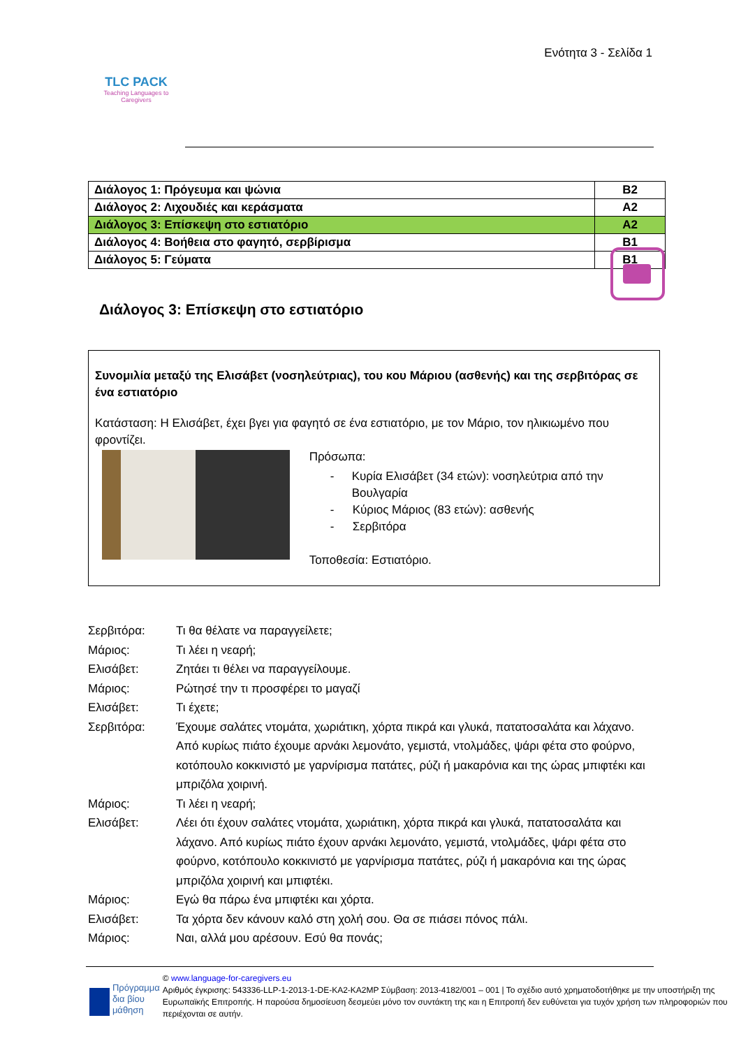TLC PACK
Teaching Languages to Caregivers
Ενότητα 3 - Σελίδα 1
| Διάλογος 1: Πρόγευμα και ψώνια | B2 |
| Διάλογος 2: Λιχουδιές και κεράσματα | A2 |
| Διάλογος 3: Επίσκεψη στο εστιατόριο | A2 |
| Διάλογος 4: Βοήθεια στο φαγητό, σερβίρισμα | B1 |
| Διάλογος 5: Γεύματα | B1 |
Διάλογος 3: Επίσκεψη στο εστιατόριο
Συνομιλία μεταξύ της Ελισάβετ (νοσηλεύτριας), του κου Μάριου (ασθενής) και της σερβιτόρας σε ένα εστιατόριο
Κατάσταση: Η Ελισάβετ, έχει βγει για φαγητό σε ένα εστιατόριο, με τον Μάριο, τον ηλικιωμένο που φροντίζει.
Πρόσωπα:
- Κυρία Ελισάβετ (34 ετών): νοσηλεύτρια από την Βουλγαρία
- Κύριος Μάριος (83 ετών): ασθενής
- Σερβιτόρα
Τοποθεσία: Εστιατόριο.
Σερβιτόρα: Τι θα θέλατε να παραγγείλετε;
Μάριος: Τι λέει η νεαρή;
Ελισάβετ: Ζητάει τι θέλει να παραγγείλουμε.
Μάριος: Ρώτησέ την τι προσφέρει το μαγαζί
Ελισάβετ: Τι έχετε;
Σερβιτόρα: Έχουμε σαλάτες ντομάτα, χωριάτικη, χόρτα πικρά και γλυκά, πατατοσαλάτα και λάχανο. Από κυρίως πιάτο έχουμε αρνάκι λεμονάτο, γεμιστά, ντολμάδες, ψάρι φέτα στο φούρνο, κοτόπουλο κοκκινιστό με γαρνίρισμα πατάτες, ρύζι ή μακαρόνια και της ώρας μπιφτέκι και μπριζόλα χοιρινή.
Μάριος: Τι λέει η νεαρή;
Ελισάβετ: Λέει ότι έχουν σαλάτες ντομάτα, χωριάτικη, χόρτα πικρά και γλυκά, πατατοσαλάτα και λάχανο. Από κυρίως πιάτο έχουν αρνάκι λεμονάτο, γεμιστά, ντολμάδες, ψάρι φέτα στο φούρνο, κοτόπουλο κοκκινιστό με γαρνίρισμα πατάτες, ρύζι ή μακαρόνια και της ώρας μπριζόλα χοιρινή και μπιφτέκι.
Μάριος: Εγώ θα πάρω ένα μπιφτέκι και χόρτα.
Ελισάβετ: Τα χόρτα δεν κάνουν καλό στη χολή σου. Θα σε πιάσει πόνος πάλι.
Μάριος: Ναι, αλλά μου αρέσουν. Εσύ θα πονάς;
Πρόγραμμα δια βίου μάθηση
© www.language-for-caregivers.eu
Αριθμός έγκρισης: 543336-LLP-1-2013-1-DE-KA2-KA2MP Σύμβαση: 2013-4182/001 – 001 | Το σχέδιο αυτό χρηματοδοτήθηκε με την υποστήριξη της Ευρωπαϊκής Επιτροπής. Η παρούσα δημοσίευση δεσμεύει μόνο τον συντάκτη της και η Επιτροπή δεν ευθύνεται για τυχόν χρήση των πληροφοριών που περιέχονται σε αυτήν.